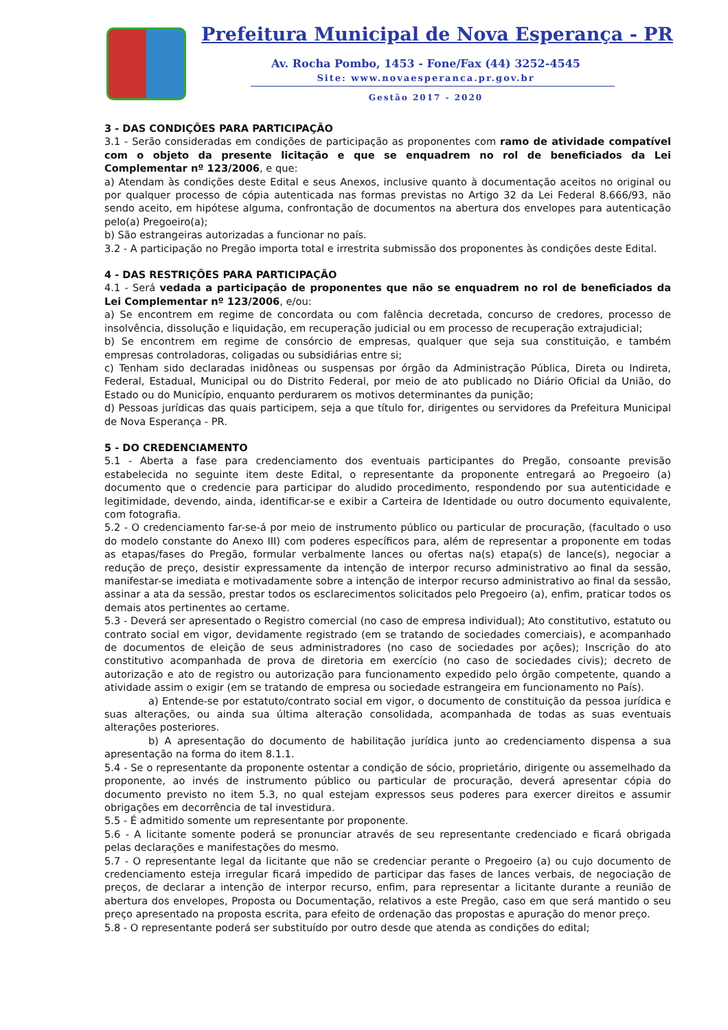Prefeitura Municipal de Nova Esperança - PR
Av. Rocha Pombo, 1453 - Fone/Fax (44) 3252-4545
Site: www.novaesperanca.pr.gov.br
Gestão 2017 - 2020
3 - DAS CONDIÇÕES PARA PARTICIPAÇÃO
3.1 - Serão consideradas em condições de participação as proponentes com ramo de atividade compatível com o objeto da presente licitação e que se enquadrem no rol de beneficiados da Lei Complementar nº 123/2006, e que:
a) Atendam às condições deste Edital e seus Anexos, inclusive quanto à documentação aceitos no original ou por qualquer processo de cópia autenticada nas formas previstas no Artigo 32 da Lei Federal 8.666/93, não sendo aceito, em hipótese alguma, confrontação de documentos na abertura dos envelopes para autenticação pelo(a) Pregoeiro(a);
b) São estrangeiras autorizadas a funcionar no país.
3.2 - A participação no Pregão importa total e irrestrita submissão dos proponentes às condições deste Edital.
4 - DAS RESTRIÇÕES PARA PARTICIPAÇÃO
4.1 - Será vedada a participação de proponentes que não se enquadrem no rol de beneficiados da Lei Complementar nº 123/2006, e/ou:
a) Se encontrem em regime de concordata ou com falência decretada, concurso de credores, processo de insolvência, dissolução e liquidação, em recuperação judicial ou em processo de recuperação extrajudicial;
b) Se encontrem em regime de consórcio de empresas, qualquer que seja sua constituição, e também empresas controladoras, coligadas ou subsidiárias entre si;
c) Tenham sido declaradas inidôneas ou suspensas por órgão da Administração Pública, Direta ou Indireta, Federal, Estadual, Municipal ou do Distrito Federal, por meio de ato publicado no Diário Oficial da União, do Estado ou do Município, enquanto perdurarem os motivos determinantes da punição;
d) Pessoas jurídicas das quais participem, seja a que título for, dirigentes ou servidores da Prefeitura Municipal de Nova Esperança - PR.
5 - DO CREDENCIAMENTO
5.1 - Aberta a fase para credenciamento dos eventuais participantes do Pregão, consoante previsão estabelecida no seguinte item deste Edital, o representante da proponente entregará ao Pregoeiro (a) documento que o credencie para participar do aludido procedimento, respondendo por sua autenticidade e legitimidade, devendo, ainda, identificar-se e exibir a Carteira de Identidade ou outro documento equivalente, com fotografia.
5.2 - O credenciamento far-se-á por meio de instrumento público ou particular de procuração, (facultado o uso do modelo constante do Anexo III) com poderes específicos para, além de representar a proponente em todas as etapas/fases do Pregão, formular verbalmente lances ou ofertas na(s) etapa(s) de lance(s), negociar a redução de preço, desistir expressamente da intenção de interpor recurso administrativo ao final da sessão, manifestar-se imediata e motivadamente sobre a intenção de interpor recurso administrativo ao final da sessão, assinar a ata da sessão, prestar todos os esclarecimentos solicitados pelo Pregoeiro (a), enfim, praticar todos os demais atos pertinentes ao certame.
5.3 - Deverá ser apresentado o Registro comercial (no caso de empresa individual); Ato constitutivo, estatuto ou contrato social em vigor, devidamente registrado (em se tratando de sociedades comerciais), e acompanhado de documentos de eleição de seus administradores (no caso de sociedades por ações); Inscrição do ato constitutivo acompanhada de prova de diretoria em exercício (no caso de sociedades civis); decreto de autorização e ato de registro ou autorização para funcionamento expedido pelo órgão competente, quando a atividade assim o exigir (em se tratando de empresa ou sociedade estrangeira em funcionamento no País).
a) Entende-se por estatuto/contrato social em vigor, o documento de constituição da pessoa jurídica e suas alterações, ou ainda sua última alteração consolidada, acompanhada de todas as suas eventuais alterações posteriores.
b) A apresentação do documento de habilitação jurídica junto ao credenciamento dispensa a sua apresentação na forma do item 8.1.1.
5.4 - Se o representante da proponente ostentar a condição de sócio, proprietário, dirigente ou assemelhado da proponente, ao invés de instrumento público ou particular de procuração, deverá apresentar cópia do documento previsto no item 5.3, no qual estejam expressos seus poderes para exercer direitos e assumir obrigações em decorrência de tal investidura.
5.5 - É admitido somente um representante por proponente.
5.6 - A licitante somente poderá se pronunciar através de seu representante credenciado e ficará obrigada pelas declarações e manifestações do mesmo.
5.7 - O representante legal da licitante que não se credenciar perante o Pregoeiro (a) ou cujo documento de credenciamento esteja irregular ficará impedido de participar das fases de lances verbais, de negociação de preços, de declarar a intenção de interpor recurso, enfim, para representar a licitante durante a reunião de abertura dos envelopes, Proposta ou Documentação, relativos a este Pregão, caso em que será mantido o seu preço apresentado na proposta escrita, para efeito de ordenação das propostas e apuração do menor preço.
5.8 - O representante poderá ser substituído por outro desde que atenda as condições do edital;